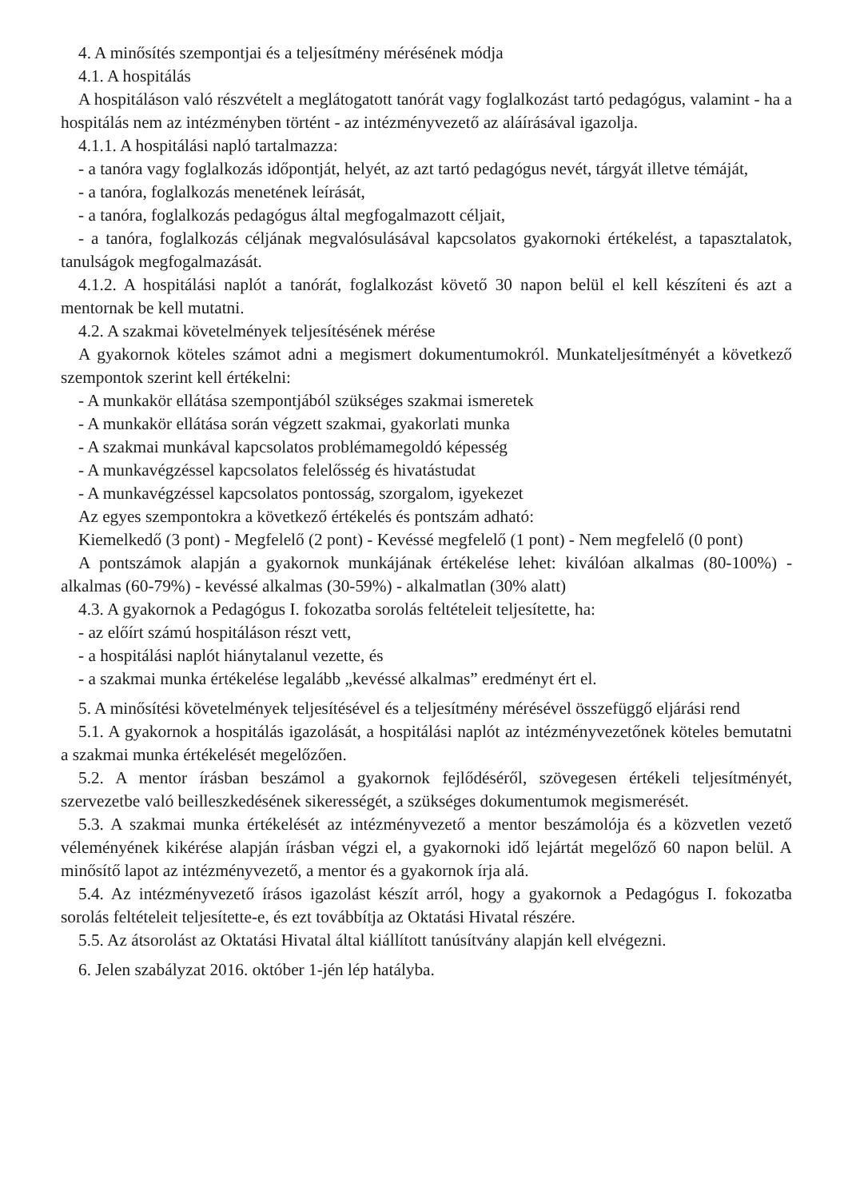4. A minősítés szempontjai és a teljesítmény mérésének módja
4.1. A hospitálás
A hospitáláson való részvételt a meglátogatott tanórát vagy foglalkozást tartó pedagógus, valamint - ha a hospitálás nem az intézményben történt - az intézményvezető az aláírásával igazolja.
4.1.1. A hospitálási napló tartalmazza:
- a tanóra vagy foglalkozás időpontját, helyét, az azt tartó pedagógus nevét, tárgyát illetve témáját,
- a tanóra, foglalkozás menetének leírását,
- a tanóra, foglalkozás pedagógus által megfogalmazott céljait,
- a tanóra, foglalkozás céljának megvalósulásával kapcsolatos gyakornoki értékelést, a tapasztalatok, tanulságok megfogalmazását.
4.1.2. A hospitálási naplót a tanórát, foglalkozást követő 30 napon belül el kell készíteni és azt a mentornak be kell mutatni.
4.2. A szakmai követelmények teljesítésének mérése
A gyakornok köteles számot adni a megismert dokumentumokról. Munkateljesítményét a következő szempontok szerint kell értékelni:
- A munkakör ellátása szempontjából szükséges szakmai ismeretek
- A munkakör ellátása során végzett szakmai, gyakorlati munka
- A szakmai munkával kapcsolatos problémamegoldó képesség
- A munkavégzéssel kapcsolatos felelősség és hivatástudat
- A munkavégzéssel kapcsolatos pontosság, szorgalom, igyekezet
Az egyes szempontokra a következő értékelés és pontszám adható:
Kiemelkedő (3 pont) - Megfelelő (2 pont) - Kevéssé megfelelő (1 pont) - Nem megfelelő (0 pont)
A pontszámok alapján a gyakornok munkájának értékelése lehet: kiválóan alkalmas (80-100%) - alkalmas (60-79%) - kevéssé alkalmas (30-59%) - alkalmatlan (30% alatt)
4.3. A gyakornok a Pedagógus I. fokozatba sorolás feltételeit teljesítette, ha:
- az előírt számú hospitáláson részt vett,
- a hospitálási naplót hiánytalanul vezette, és
- a szakmai munka értékelése legalább „kevéssé alkalmas” eredményt ért el.
5. A minősítési követelmények teljesítésével és a teljesítmény mérésével összefüggő eljárási rend
5.1. A gyakornok a hospitálás igazolását, a hospitálási naplót az intézményvezetőnek köteles bemutatni a szakmai munka értékelését megelőzően.
5.2. A mentor írásban beszámol a gyakornok fejlődéséről, szövegesen értékeli teljesítményét, szervezetbe való beilleszkedésének sikerességét, a szükséges dokumentumok megismerését.
5.3. A szakmai munka értékelését az intézményvezető a mentor beszámolója és a közvetlen vezető véleményének kikérése alapján írásban végzi el, a gyakornoki idő lejártát megelőző 60 napon belül. A minősítő lapot az intézményvezető, a mentor és a gyakornok írja alá.
5.4. Az intézményvezető írásos igazolást készít arról, hogy a gyakornok a Pedagógus I. fokozatba sorolás feltételeit teljesítette-e, és ezt továbbítja az Oktatási Hivatal részére.
5.5. Az átsorolást az Oktatási Hivatal által kiállított tanúsítvány alapján kell elvégezni.
6. Jelen szabályzat 2016. október 1-jén lép hatályba.